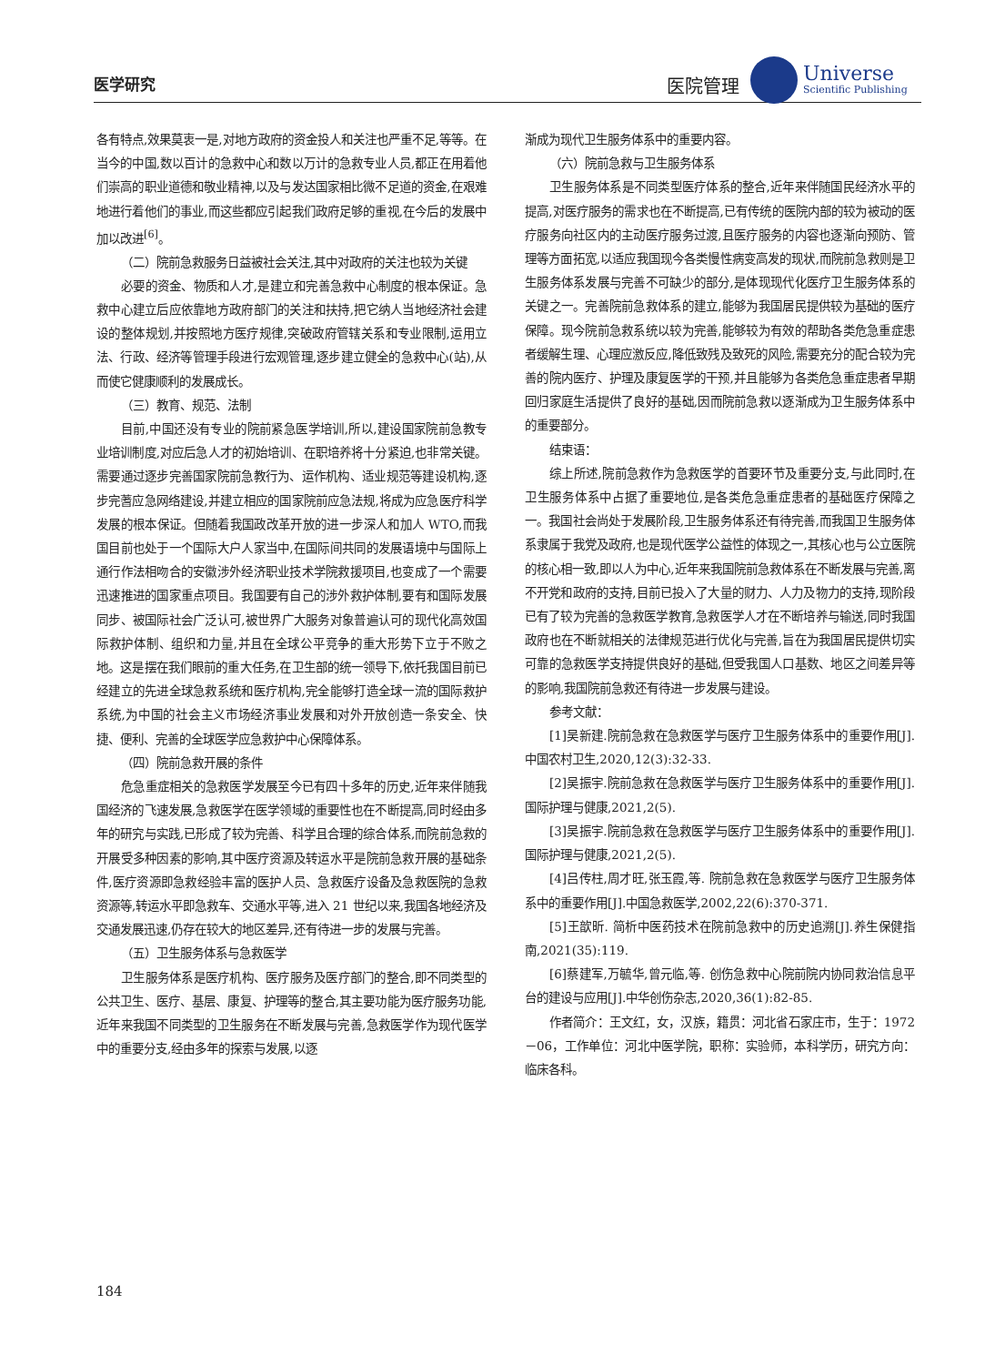医学研究 医院管理
Universe
Scientific Publishing
各有特点,效果莫衷一是,对地方政府的资金投人和关注也严重不足,等等。在当今的中国,数以百计的急救中心和数以万计的急救专业人员,都正在用着他们崇高的职业道德和敬业精神,以及与发达国家相比微不足道的资金,在艰难地进行着他们的事业,而这些都应引起我们政府足够的重视,在今后的发展中加以改进<sup>[6]</sup>。
（二）院前急救服务日益被社会关注,其中对政府的关注也较为关键
必要的资金、物质和人才,是建立和完善急救中心制度的根本保证。急救中心建立后应依靠地方政府部门的关注和扶持,把它纳人当地经济社会建设的整体规划,并按照地方医疗规律,突破政府管辖关系和专业限制,运用立法、行政、经济等管理手段进行宏观管理,逐步建立健全的急救中心(站),从而使它健康顺利的发展成长。
（三）教育、规范、法制
目前,中国还没有专业的院前紧急医学培训,所以,建设国家院前急教专业培训制度,对应后急人才的初始培训、在职培养将十分紧迫,也非常关键。需要通过逐步完善国家院前急教行为、运作机构、适业规范等建设机构,逐步完蓍应急网络建设,并建立相应的国家院前应急法规,将成为应急医疗科学发展的根本保证。但随着我国政改革开放的进一步深人和加人 WTO,而我国目前也处于一个国际大户人家当中,在国际间共同的发展语境中与国际上通行作法相吻合的安徽涉外经济职业技术学院救援项目,也变成了一个需要迅速推进的国家重点项目。我国要有自己的涉外救护体制,要有和国际发展同步、被国际社会广泛认可,被世界广大服务对象普遍认可的现代化高效国际救护体制、组织和力量,并且在全球公平竞争的重大形势下立于不败之地。这是摆在我们眼前的重大任务,在卫生部的统一领导下,依托我国目前已经建立的先进全球急救系统和医疗机构,完全能够打造全球一流的国际救护系统,为中国的社会主义市场经济事业发展和对外开放创造一条安全、快捷、便利、完善的全球医学应急救护中心保障体系。
（四）院前急救开展的条件
危急重症相关的急救医学发展至今已有四十多年的历史,近年来伴随我国经济的飞速发展,急救医学在医学领域的重要性也在不断提高,同时经由多年的研究与实践,已形成了较为完善、科学且合理的综合体系,而院前急救的开展受多种因素的影响,其中医疗资源及转运水平是院前急救开展的基础条件,医疗资源即急救经验丰富的医护人员、急救医疗设备及急救医院的急救资源等,转运水平即急救车、交通水平等,进入 21 世纪以来,我国各地经济及交通发展迅速,仍存在较大的地区差异,还有待进一步的发展与完善。
（五）卫生服务体系与急救医学
卫生服务体系是医疗机构、医疗服务及医疗部门的整合,即不同类型的公共卫生、医疗、基层、康复、护理等的整合,其主要功能为医疗服务功能,近年来我国不同类型的卫生服务在不断发展与完善,急救医学作为现代医学中的重要分支,经由多年的探索与发展,以逐
渐成为现代卫生服务体系中的重要内容。
（六）院前急救与卫生服务体系
卫生服务体系是不同类型医疗体系的整合,近年来伴随国民经济水平的提高,对医疗服务的需求也在不断提高,已有传统的医院内部的较为被动的医疗服务向社区内的主动医疗服务过渡,且医疗服务的内容也逐渐向预防、管理等方面拓宽,以适应我国现今各类慢性病变高发的现状,而院前急救则是卫生服务体系发展与完善不可缺少的部分,是体现现代化医疗卫生服务体系的关键之一。完善院前急救体系的建立,能够为我国居民提供较为基础的医疗保障。现今院前急救系统以较为完善,能够较为有效的帮助各类危急重症患者缓解生理、心理应激反应,降低致残及致死的风险,需要充分的配合较为完善的院内医疗、护理及康复医学的干预,并且能够为各类危急重症患者早期回归家庭生活提供了良好的基础,因而院前急救以逐渐成为卫生服务体系中的重要部分。
结束语：
综上所述,院前急救作为急救医学的首要环节及重要分支,与此同时,在卫生服务体系中占据了重要地位,是各类危急重症患者的基础医疗保障之一。我国社会尚处于发展阶段,卫生服务体系还有待完善,而我国卫生服务体系隶属于我党及政府,也是现代医学公益性的体现之一,其核心也与公立医院的核心相一致,即以人为中心,近年来我国院前急救体系在不断发展与完善,离不开党和政府的支持,目前已投入了大量的财力、人力及物力的支持,现阶段已有了较为完善的急救医学教育,急救医学人才在不断培养与输送,同时我国政府也在不断就相关的法律规范进行优化与完善,旨在为我国居民提供切实可靠的急救医学支持提供良好的基础,但受我国人口基数、地区之间差异等的影响,我国院前急救还有待进一步发展与建设。
参考文献：
[1]吴新建.院前急救在急救医学与医疗卫生服务体系中的重要作用[J].中国农村卫生,2020,12(3):32-33.
[2]吴振宇.院前急救在急救医学与医疗卫生服务体系中的重要作用[J].国际护理与健康,2021,2(5).
[3]吴振宇.院前急救在急救医学与医疗卫生服务体系中的重要作用[J].国际护理与健康,2021,2(5).
[4]吕传柱,周才旺,张玉霞,等. 院前急救在急救医学与医疗卫生服务体系中的重要作用[J].中国急救医学,2002,22(6):370-371.
[5]王歆昕. 简析中医药技术在院前急救中的历史追溯[J].养生保健指南,2021(35):119.
[6]蔡建军,万毓华,曾元临,等. 创伤急救中心院前院内协同救治信息平台的建设与应用[J].中华创伤杂志,2020,36(1):82-85.
作者简介：王文红，女，汉族，籍贯：河北省石家庄市，生于：1972－06，工作单位：河北中医学院，职称：实验师，本科学历，研究方向：临床各科。
184